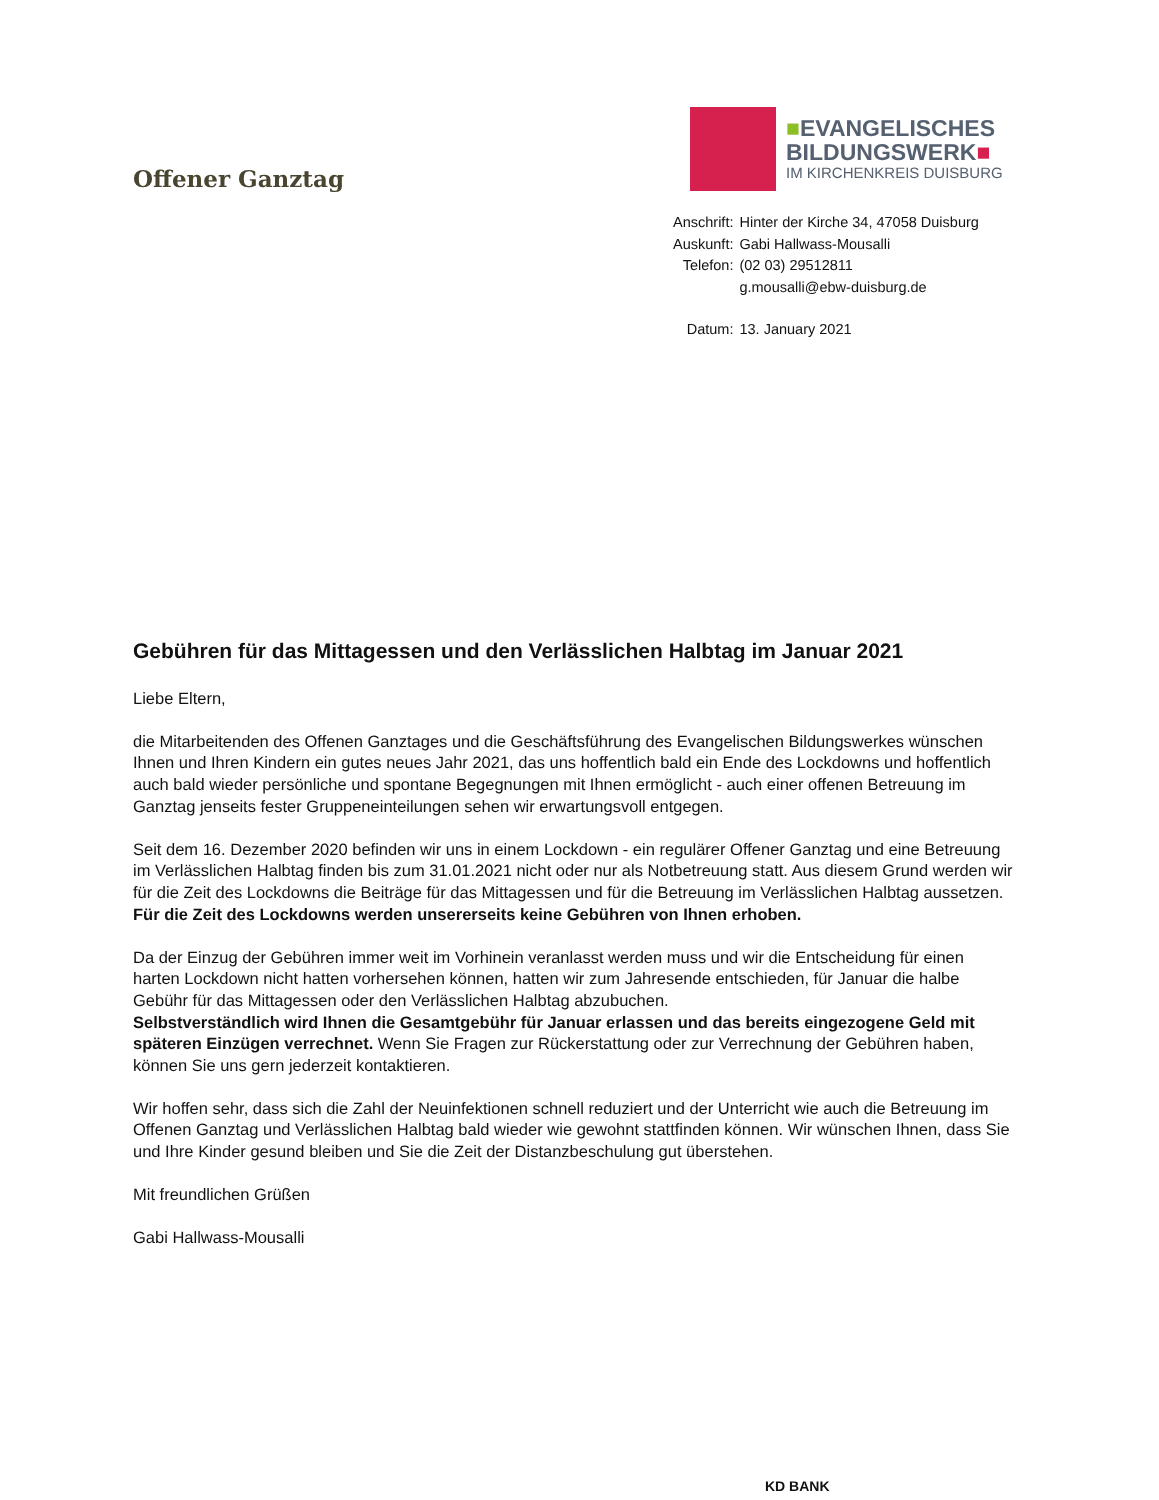Offener Ganztag
■EVANGELISCHES
BILDUNGSWERK■
IM KIRCHENKREIS DUISBURG
| Anschrift: | Hinter der Kirche 34, 47058 Duisburg |
| Auskunft: | Gabi Hallwass-Mousalli |
| Telefon: | (02 03) 29512811 |
| | g.mousalli@ebw-duisburg.de |
| Datum: | 13. January 2021 |
Gebühren für das Mittagessen und den Verlässlichen Halbtag im Januar 2021
Liebe Eltern,
die Mitarbeitenden des Offenen Ganztages und die Geschäftsführung des Evangelischen Bildungswerkes wünschen Ihnen und Ihren Kindern ein gutes neues Jahr 2021, das uns hoffentlich bald ein Ende des Lockdowns und hoffentlich auch bald wieder persönliche und spontane Begegnungen mit Ihnen ermöglicht - auch einer offenen Betreuung im Ganztag jenseits fester Gruppeneinteilungen sehen wir erwartungsvoll entgegen.
Seit dem 16. Dezember 2020 befinden wir uns in einem Lockdown - ein regulärer Offener Ganztag und eine Betreuung im Verlässlichen Halbtag finden bis zum 31.01.2021 nicht oder nur als Notbetreuung statt. Aus diesem Grund werden wir für die Zeit des Lockdowns die Beiträge für das Mittagessen und für die Betreuung im Verlässlichen Halbtag aussetzen.
Für die Zeit des Lockdowns werden unsererseits keine Gebühren von Ihnen erhoben.
Da der Einzug der Gebühren immer weit im Vorhinein veranlasst werden muss und wir die Entscheidung für einen harten Lockdown nicht hatten vorhersehen können, hatten wir zum Jahresende entschieden, für Januar die halbe Gebühr für das Mittagessen oder den Verlässlichen Halbtag abzubuchen.
Selbstverständlich wird Ihnen die Gesamtgebühr für Januar erlassen und das bereits eingezogene Geld mit späteren Einzügen verrechnet. Wenn Sie Fragen zur Rückerstattung oder zur Verrechnung der Gebühren haben, können Sie uns gern jederzeit kontaktieren.
Wir hoffen sehr, dass sich die Zahl der Neuinfektionen schnell reduziert und der Unterricht wie auch die Betreuung im Offenen Ganztag und Verlässlichen Halbtag bald wieder wie gewohnt stattfinden können. Wir wünschen Ihnen, dass Sie und Ihre Kinder gesund bleiben und Sie die Zeit der Distanzbeschulung gut überstehen.
Mit freundlichen Grüßen
Gabi Hallwass-Mousalli
KD BANK